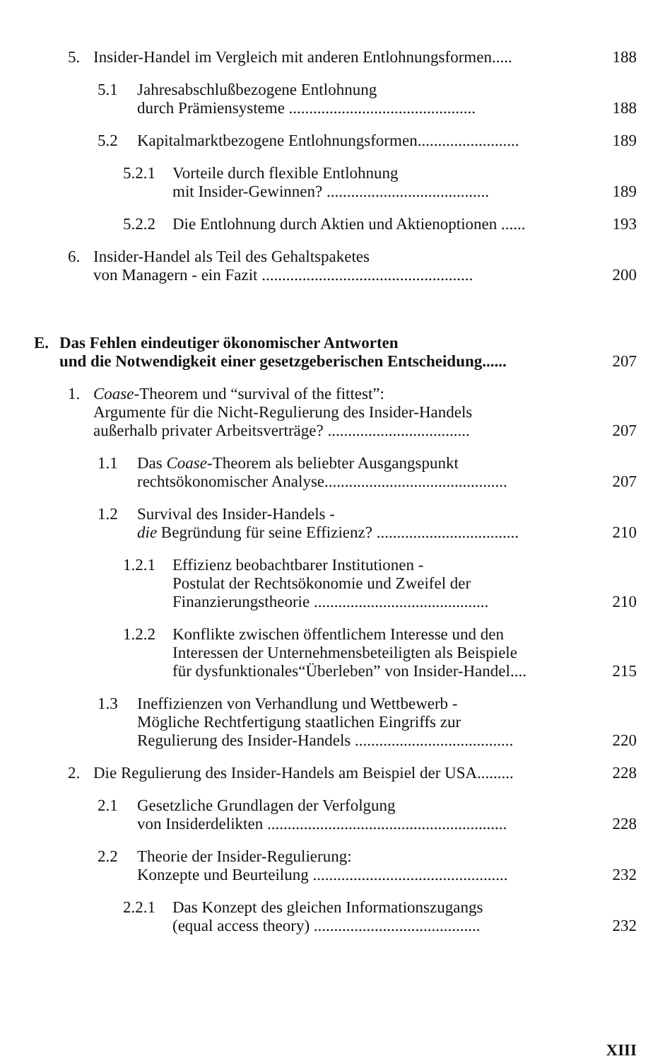5. Insider-Handel im Vergleich mit anderen Entlohnungsformen..... 188
5.1 Jahresabschlußbezogene Entlohnung
durch Prämiensysteme .............................................. 188
5.2 Kapitalmarktbezogene Entlohnungsformen......................... 189
5.2.1 Vorteile durch flexible Entlohnung
mit Insider-Gewinnen? ........................................ 189
5.2.2 Die Entlohnung durch Aktien und Aktienoptionen ...... 193
6. Insider-Handel als Teil des Gehaltspaketes
von Managern - ein Fazit .................................................... 200
E. Das Fehlen eindeutiger ökonomischer Antworten
und die Notwendigkeit einer gesetzgeberischen Entscheidung...... 207
1. Coase-Theorem und “survival of the fittest”:
Argumente für die Nicht-Regulierung des Insider-Handels
außerhalb privater Arbeitsverträge? ................................... 207
1.1 Das Coase-Theorem als beliebter Ausgangspunkt
rechtsökonomischer Analyse............................................. 207
1.2 Survival des Insider-Handels -
die Begründung für seine Effizienz? ................................... 210
1.2.1 Effizienz beobachtbarer Institutionen -
Postulat der Rechtsökonomie und Zweifel der
Finanzierungstheorie ........................................... 210
1.2.2 Konflikte zwischen öffentlichem Interesse und den
Interessen der Unternehmensbeteiligten als Beispiele
für dysfunktionales“Überleben” von Insider-Handel.... 215
1.3 Ineffizienzen von Verhandlung und Wettbewerb -
Mögliche Rechtfertigung staatlichen Eingriffs zur
Regulierung des Insider-Handels ....................................... 220
2. Die Regulierung des Insider-Handels am Beispiel der USA......... 228
2.1 Gesetzliche Grundlagen der Verfolgung
von Insiderdelikten ........................................................... 228
2.2 Theorie der Insider-Regulierung:
Konzepte und Beurteilung ................................................ 232
2.2.1 Das Konzept des gleichen Informationszugangs
(equal access theory) ......................................... 232
XIII